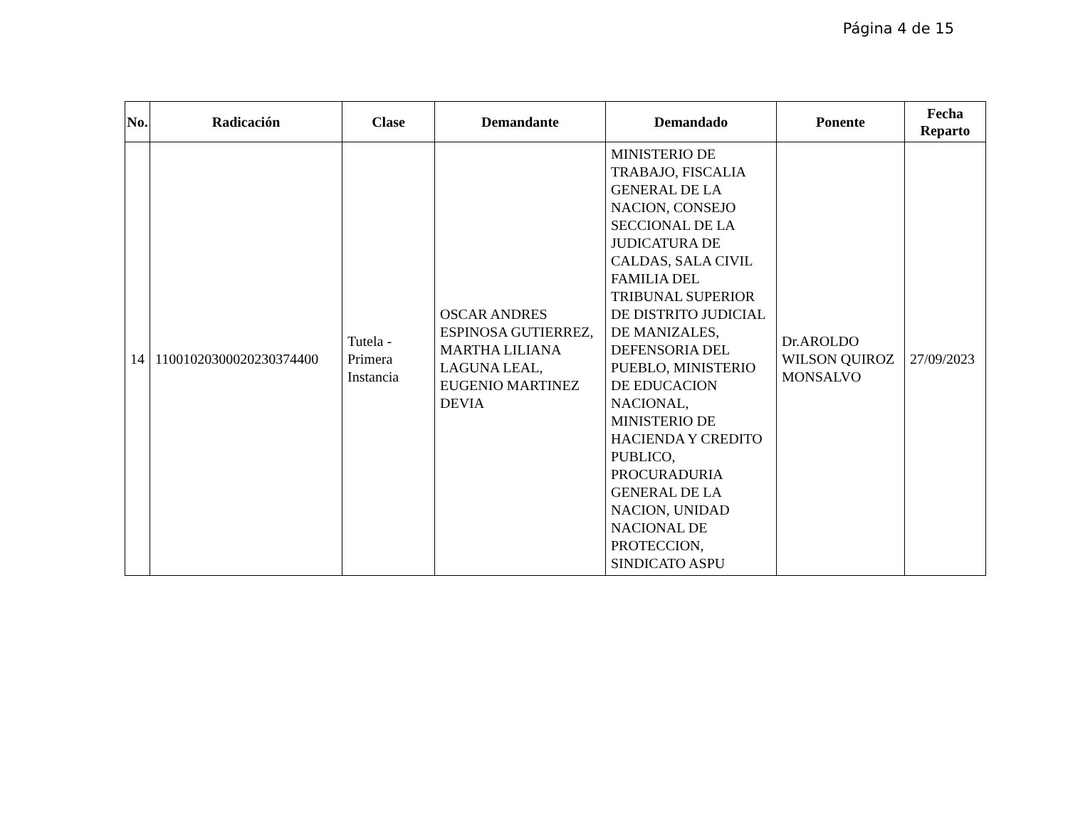Página 4 de 15
| No. | Radicación | Clase | Demandante | Demandado | Ponente | Fecha Reparto |
| --- | --- | --- | --- | --- | --- | --- |
| 14 | 11001020300020230374400 | Tutela - Primera Instancia | OSCAR ANDRES ESPINOSA GUTIERREZ, MARTHA LILIANA LAGUNA LEAL, EUGENIO MARTINEZ DEVIA | MINISTERIO DE TRABAJO, FISCALIA GENERAL DE LA NACION, CONSEJO SECCIONAL DE LA JUDICATURA DE CALDAS, SALA CIVIL FAMILIA DEL TRIBUNAL SUPERIOR DE DISTRITO JUDICIAL DE MANIZALES, DEFENSORIA DEL PUEBLO, MINISTERIO DE EDUCACION NACIONAL, MINISTERIO DE HACIENDA Y CREDITO PUBLICO, PROCURADURIA GENERAL DE LA NACION, UNIDAD NACIONAL DE PROTECCION, SINDICATO ASPU | Dr.AROLDO WILSON QUIROZ MONSALVO | 27/09/2023 |